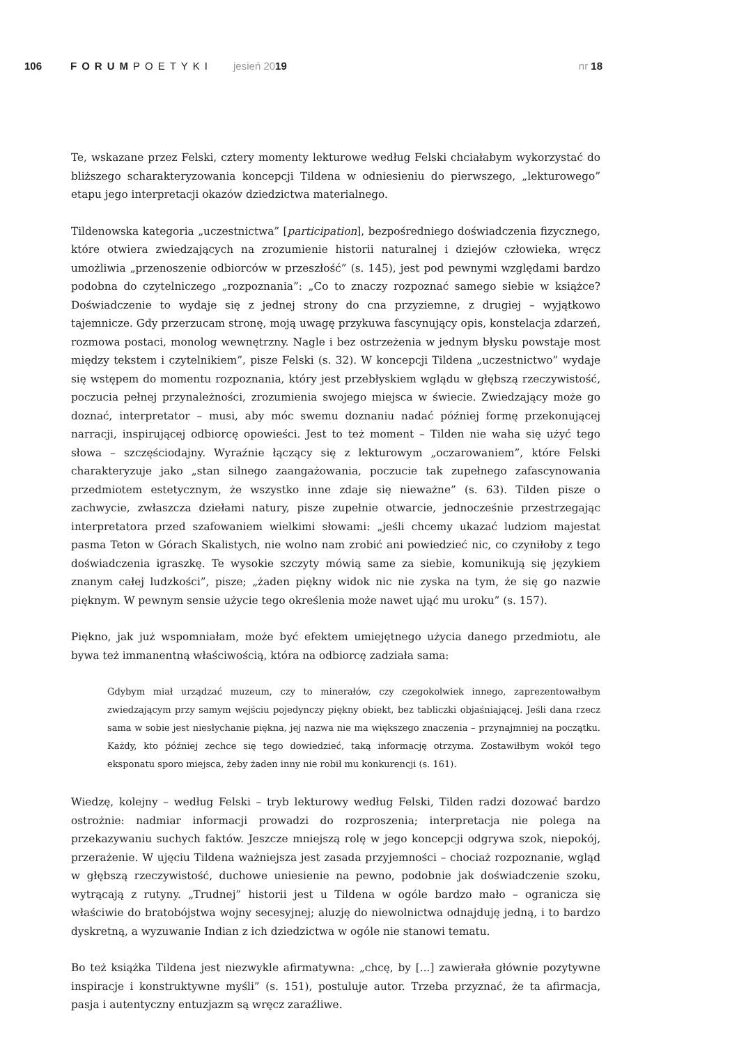106 FORUMPOETYKI jesień 2019 nr 18
Te, wskazane przez Felski, cztery momenty lekturowe według Felski chciałabym wykorzystać do bliższego scharakteryzowania koncepcji Tildena w odniesieniu do pierwszego, „lekturowego” etapu jego interpretacji okazów dziedzictwa materialnego.
Tildenowska kategoria „uczestnictwa” [participation], bezpośredniego doświadczenia fizycznego, które otwiera zwiedzających na zrozumienie historii naturalnej i dziejów człowieka, wręcz umożliwia „przenoszenie odbiorców w przeszłość” (s. 145), jest pod pewnymi względami bardzo podobna do czytelniczego „rozpoznania”: „Co to znaczy rozpoznać samego siebie w książce? Doświadczenie to wydaje się z jednej strony do cna przyziemne, z drugiej – wyjątkowo tajemnicze. Gdy przerzucam stronę, moją uwagę przykuwa fascynujący opis, konstelacja zdarzeń, rozmowa postaci, monolog wewnętrzny. Nagle i bez ostrzeżenia w jednym błysku powstaje most między tekstem i czytelnikiem”, pisze Felski (s. 32). W koncepcji Tildena „uczestnictwo” wydaje się wstępem do momentu rozpoznania, który jest przebłyskiem wglądu w głębszą rzeczywistość, poczucia pełnej przynależności, zrozumienia swojego miejsca w świecie. Zwiedzający może go doznać, interpretator – musi, aby móc swemu doznaniu nadać później formę przekonującej narracji, inspirującej odbiorcę opowieści. Jest to też moment – Tilden nie waha się użyć tego słowa – szczęściodajny. Wyraźnie łączący się z lekturowym „oczarowaniem”, które Felski charakteryzuje jako „stan silnego zaangażowania, poczucie tak zupełnego zafascynowania przedmiotem estetycznym, że wszystko inne zdaje się nieważne” (s. 63). Tilden pisze o zachwycie, zwłaszcza dziełami natury, pisze zupełnie otwarcie, jednocześnie przestrzegając interpretatora przed szafowaniem wielkimi słowami: „jeśli chcemy ukazać ludziom majestat pasma Teton w Górach Skalistych, nie wolno nam zrobić ani powiedzieć nic, co czyniłoby z tego doświadczenia igraszkę. Te wysokie szczyty mówią same za siebie, komunikują się językiem znanym całej ludzkości”, pisze; „żaden piękny widok nic nie zyska na tym, że się go nazwie pięknym. W pewnym sensie użycie tego określenia może nawet ująć mu uroku” (s. 157).
Piękno, jak już wspomniałam, może być efektem umiejętnego użycia danego przedmiotu, ale bywa też immanentną właściwością, która na odbiorcę zadziała sama:
Gdybym miał urządzać muzeum, czy to minerałów, czy czegokolwiek innego, zaprezentowałbym zwiedzającym przy samym wejściu pojedynczy piękny obiekt, bez tabliczki objaśniającej. Jeśli dana rzecz sama w sobie jest niesłychanie piękna, jej nazwa nie ma większego znaczenia – przynajmniej na początku. Każdy, kto później zechce się tego dowiedzieć, taką informację otrzyma. Zostawiłbym wokół tego eksponatu sporo miejsca, żeby żaden inny nie robił mu konkurencji (s. 161).
Wiedzę, kolejny – według Felski – tryb lekturowy według Felski, Tilden radzi dozować bardzo ostrożnie: nadmiar informacji prowadzi do rozproszenia; interpretacja nie polega na przekazywaniu suchych faktów. Jeszcze mniejszą rolę w jego koncepcji odgrywa szok, niepokój, przerażenie. W ujęciu Tildena ważniejsza jest zasada przyjemności – chociaż rozpoznanie, wgląd w głębszą rzeczywistość, duchowe uniesienie na pewno, podobnie jak doświadczenie szoku, wytrącają z rutyny. „Trudnej” historii jest u Tildena w ogóle bardzo mało – ogranicza się właściwie do bratobójstwa wojny secesyjnej; aluzję do niewolnictwa odnajduję jedną, i to bardzo dyskretną, a wyzuwanie Indian z ich dziedzictwa w ogóle nie stanowi tematu.
Bo też książka Tildena jest niezwykle afirmatywna: „chcę, by [...] zawierała głównie pozytywne inspiracje i konstruktywne myśli” (s. 151), postuluje autor. Trzeba przyznać, że ta afirmacja, pasja i autentyczny entuzjazm są wręcz zaraźliwe.